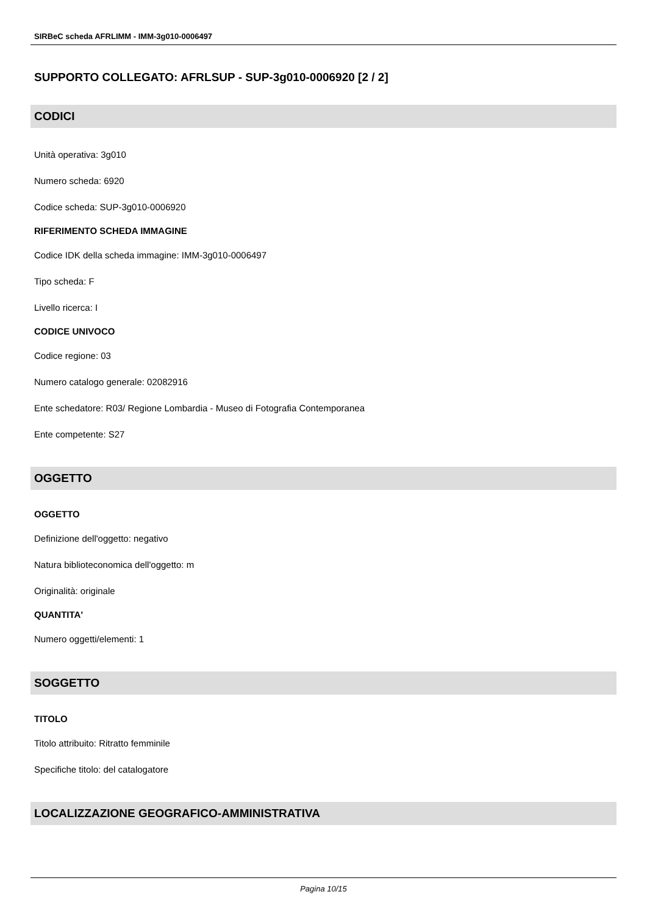SIRBeC scheda AFRLIMM - IMM-3g010-0006497
SUPPORTO COLLEGATO: AFRLSUP - SUP-3g010-0006920 [2 / 2]
CODICI
Unità operativa: 3g010
Numero scheda: 6920
Codice scheda: SUP-3g010-0006920
RIFERIMENTO SCHEDA IMMAGINE
Codice IDK della scheda immagine: IMM-3g010-0006497
Tipo scheda: F
Livello ricerca: I
CODICE UNIVOCO
Codice regione: 03
Numero catalogo generale: 02082916
Ente schedatore: R03/ Regione Lombardia - Museo di Fotografia Contemporanea
Ente competente: S27
OGGETTO
OGGETTO
Definizione dell'oggetto: negativo
Natura biblioteconomica dell'oggetto: m
Originalità: originale
QUANTITA'
Numero oggetti/elementi: 1
SOGGETTO
TITOLO
Titolo attribuito: Ritratto femminile
Specifiche titolo: del catalogatore
LOCALIZZAZIONE GEOGRAFICO-AMMINISTRATIVA
Pagina 10/15